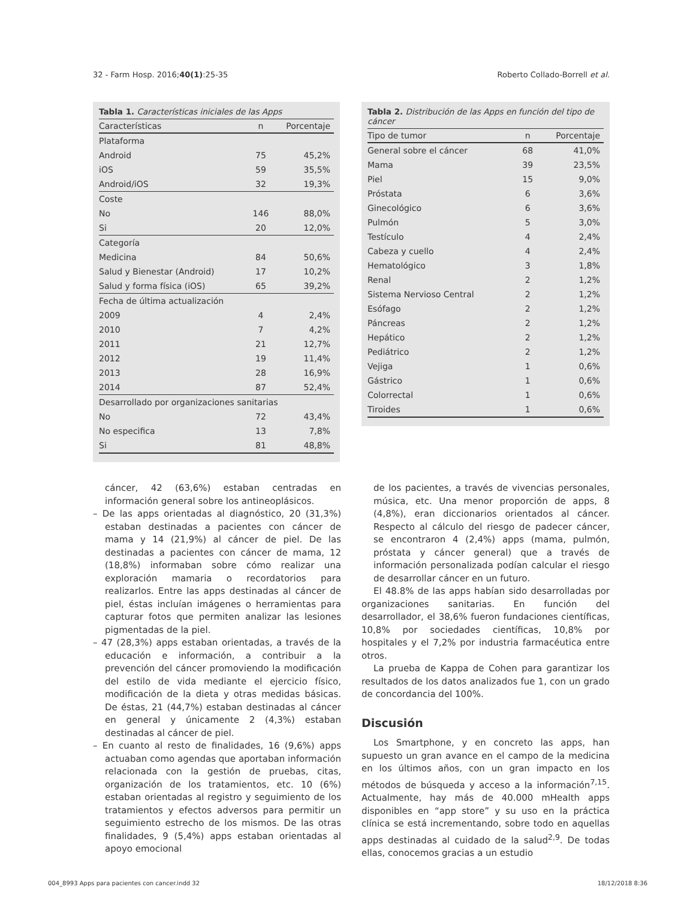32 - Farm Hosp. 2016;40(1):25-35 Roberto Collado-Borrell et al.
Tabla 1. Características iniciales de las Apps
| Características | n | Porcentaje |
| --- | --- | --- |
| Plataforma | | |
| Android | 75 | 45,2% |
| iOS | 59 | 35,5% |
| Android/iOS | 32 | 19,3% |
| Coste | | |
| No | 146 | 88,0% |
| Si | 20 | 12,0% |
| Categoría | | |
| Medicina | 84 | 50,6% |
| Salud y Bienestar (Android) | 17 | 10,2% |
| Salud y forma física (iOS) | 65 | 39,2% |
| Fecha de última actualización | | |
| 2009 | 4 | 2,4% |
| 2010 | 7 | 4,2% |
| 2011 | 21 | 12,7% |
| 2012 | 19 | 11,4% |
| 2013 | 28 | 16,9% |
| 2014 | 87 | 52,4% |
| Desarrollado por organizaciones sanitarias | | |
| No | 72 | 43,4% |
| No especifica | 13 | 7,8% |
| Si | 81 | 48,8% |
Tabla 2. Distribución de las Apps en función del tipo de cáncer
| Tipo de tumor | n | Porcentaje |
| --- | --- | --- |
| General sobre el cáncer | 68 | 41,0% |
| Mama | 39 | 23,5% |
| Piel | 15 | 9,0% |
| Próstata | 6 | 3,6% |
| Ginecológico | 6 | 3,6% |
| Pulmón | 5 | 3,0% |
| Testículo | 4 | 2,4% |
| Cabeza y cuello | 4 | 2,4% |
| Hematológico | 3 | 1,8% |
| Renal | 2 | 1,2% |
| Sistema Nervioso Central | 2 | 1,2% |
| Esófago | 2 | 1,2% |
| Páncreas | 2 | 1,2% |
| Hepático | 2 | 1,2% |
| Pediátrico | 2 | 1,2% |
| Vejiga | 1 | 0,6% |
| Gástrico | 1 | 0,6% |
| Colorrectal | 1 | 0,6% |
| Tiroides | 1 | 0,6% |
cáncer, 42 (63,6%) estaban centradas en información general sobre los antineoplásicos.
– De las apps orientadas al diagnóstico, 20 (31,3%) estaban destinadas a pacientes con cáncer de mama y 14 (21,9%) al cáncer de piel. De las destinadas a pacientes con cáncer de mama, 12 (18,8%) informaban sobre cómo realizar una exploración mamaria o recordatorios para realizarlos. Entre las apps destinadas al cáncer de piel, éstas incluían imágenes o herramientas para capturar fotos que permiten analizar las lesiones pigmentadas de la piel.
– 47 (28,3%) apps estaban orientadas, a través de la educación e información, a contribuir a la prevención del cáncer promoviendo la modificación del estilo de vida mediante el ejercicio físico, modificación de la dieta y otras medidas básicas. De éstas, 21 (44,7%) estaban destinadas al cáncer en general y únicamente 2 (4,3%) estaban destinadas al cáncer de piel.
– En cuanto al resto de finalidades, 16 (9,6%) apps actuaban como agendas que aportaban información relacionada con la gestión de pruebas, citas, organización de los tratamientos, etc. 10 (6%) estaban orientadas al registro y seguimiento de los tratamientos y efectos adversos para permitir un seguimiento estrecho de los mismos. De las otras finalidades, 9 (5,4%) apps estaban orientadas al apoyo emocional
de los pacientes, a través de vivencias personales, música, etc. Una menor proporción de apps, 8 (4,8%), eran diccionarios orientados al cáncer. Respecto al cálculo del riesgo de padecer cáncer, se encontraron 4 (2,4%) apps (mama, pulmón, próstata y cáncer general) que a través de información personalizada podían calcular el riesgo de desarrollar cáncer en un futuro.
El 48.8% de las apps habían sido desarrolladas por organizaciones sanitarias. En función del desarrollador, el 38,6% fueron fundaciones científicas, 10,8% por sociedades científicas, 10,8% por hospitales y el 7,2% por industria farmacéutica entre otros.
La prueba de Kappa de Cohen para garantizar los resultados de los datos analizados fue 1, con un grado de concordancia del 100%.
Discusión
Los Smartphone, y en concreto las apps, han supuesto un gran avance en el campo de la medicina en los últimos años, con un gran impacto en los métodos de búsqueda y acceso a la información<sup>7,15</sup>. Actualmente, hay más de 40.000 mHealth apps disponibles en “app store” y su uso en la práctica clínica se está incrementando, sobre todo en aquellas apps destinadas al cuidado de la salud<sup>2,9</sup>. De todas ellas, conocemos gracias a un estudio
004_8993 Apps para pacientes con cancer.indd 32 18/12/2018 8:36